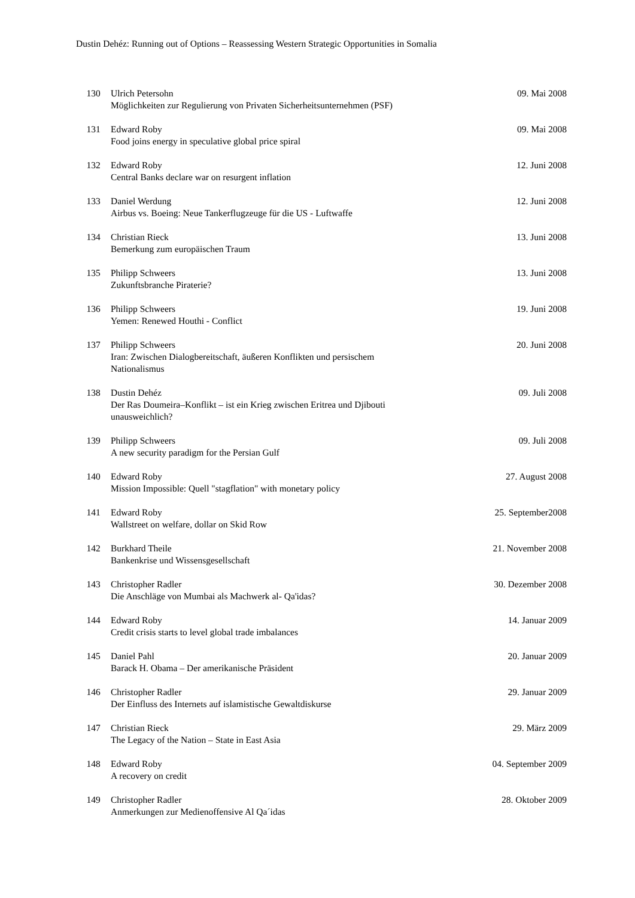Dustin Dehéz: Running out of Options – Reassessing Western Strategic Opportunities in Somalia
| 130 | Ulrich Petersohn Möglichkeiten zur Regulierung von Privaten Sicherheitsunternehmen (PSF) | 09. Mai 2008 |
| 131 | Edward Roby Food joins energy in speculative global price spiral | 09. Mai 2008 |
| 132 | Edward Roby Central Banks declare war on resurgent inflation | 12. Juni 2008 |
| 133 | Daniel Werdung Airbus vs. Boeing: Neue Tankerflugzeuge für die US - Luftwaffe | 12. Juni 2008 |
| 134 | Christian Rieck Bemerkung zum europäischen Traum | 13. Juni 2008 |
| 135 | Philipp Schweers Zukunftsbranche Piraterie? | 13. Juni 2008 |
| 136 | Philipp Schweers Yemen: Renewed Houthi - Conflict | 19. Juni 2008 |
| 137 | Philipp Schweers Iran: Zwischen Dialogbereitschaft, äußeren Konflikten und persischem Nationalismus | 20. Juni 2008 |
| 138 | Dustin Dehéz Der Ras Doumeira–Konflikt – ist ein Krieg zwischen Eritrea und Djibouti unausweichlich? | 09. Juli 2008 |
| 139 | Philipp Schweers A new security paradigm for the Persian Gulf | 09. Juli 2008 |
| 140 | Edward Roby Mission Impossible: Quell "stagflation" with monetary policy | 27. August 2008 |
| 141 | Edward Roby Wallstreet on welfare, dollar on Skid Row | 25. September2008 |
| 142 | Burkhard Theile Bankenkrise und Wissensgesellschaft | 21. November 2008 |
| 143 | Christopher Radler Die Anschläge von Mumbai als Machwerk al- Qa'idas? | 30. Dezember 2008 |
| 144 | Edward Roby Credit crisis starts to level global trade imbalances | 14. Januar 2009 |
| 145 | Daniel Pahl Barack H. Obama – Der amerikanische Präsident | 20. Januar 2009 |
| 146 | Christopher Radler Der Einfluss des Internets auf islamistische Gewaltdiskurse | 29. Januar 2009 |
| 147 | Christian Rieck The Legacy of the Nation – State in East Asia | 29. März 2009 |
| 148 | Edward Roby A recovery on credit | 04. September 2009 |
| 149 | Christopher Radler Anmerkungen zur Medienoffensive Al Qa´idas | 28. Oktober 2009 |